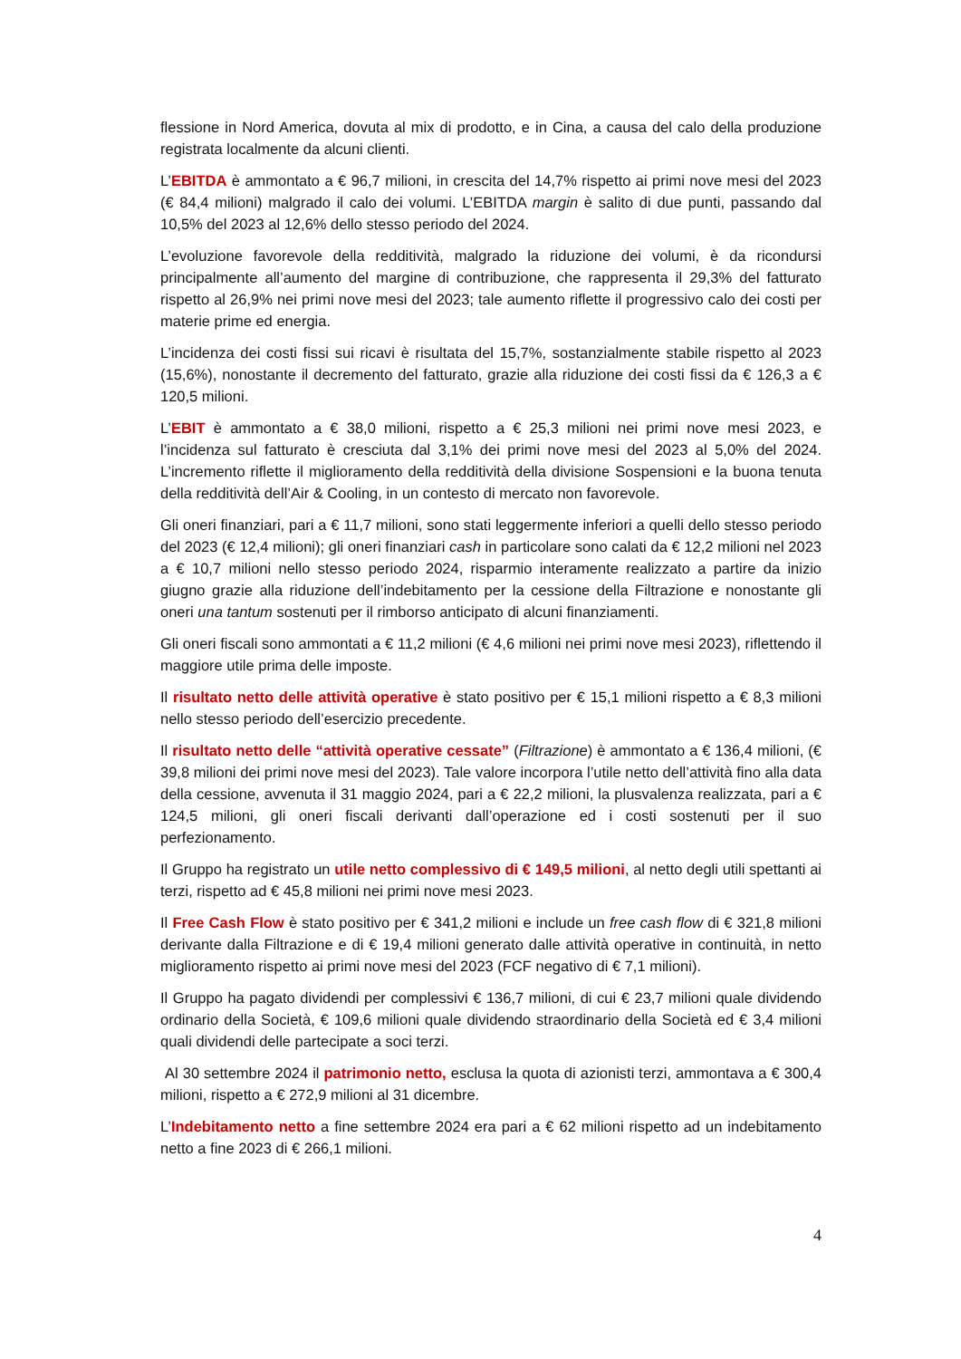flessione in Nord America, dovuta al mix di prodotto, e in Cina, a causa del calo della produzione registrata localmente da alcuni clienti.
L’EBITDA è ammontato a € 96,7 milioni, in crescita del 14,7% rispetto ai primi nove mesi del 2023 (€ 84,4 milioni) malgrado il calo dei volumi. L’EBITDA margin è salito di due punti, passando dal 10,5% del 2023 al 12,6% dello stesso periodo del 2024.
L’evoluzione favorevole della redditività, malgrado la riduzione dei volumi, è da ricondursi principalmente all’aumento del margine di contribuzione, che rappresenta il 29,3% del fatturato rispetto al 26,9% nei primi nove mesi del 2023; tale aumento riflette il progressivo calo dei costi per materie prime ed energia.
L’incidenza dei costi fissi sui ricavi è risultata del 15,7%, sostanzialmente stabile rispetto al 2023 (15,6%), nonostante il decremento del fatturato, grazie alla riduzione dei costi fissi da € 126,3 a € 120,5 milioni.
L’EBIT è ammontato a € 38,0 milioni, rispetto a € 25,3 milioni nei primi nove mesi 2023, e l’incidenza sul fatturato è cresciuta dal 3,1% dei primi nove mesi del 2023 al 5,0% del 2024. L’incremento riflette il miglioramento della redditività della divisione Sospensioni e la buona tenuta della redditività dell’Air & Cooling, in un contesto di mercato non favorevole.
Gli oneri finanziari, pari a € 11,7 milioni, sono stati leggermente inferiori a quelli dello stesso periodo del 2023 (€ 12,4 milioni); gli oneri finanziari cash in particolare sono calati da € 12,2 milioni nel 2023 a € 10,7 milioni nello stesso periodo 2024, risparmio interamente realizzato a partire da inizio giugno grazie alla riduzione dell’indebitamento per la cessione della Filtrazione e nonostante gli oneri una tantum sostenuti per il rimborso anticipato di alcuni finanziamenti.
Gli oneri fiscali sono ammontati a € 11,2 milioni (€ 4,6 milioni nei primi nove mesi 2023), riflettendo il maggiore utile prima delle imposte.
Il risultato netto delle attività operative è stato positivo per € 15,1 milioni rispetto a € 8,3 milioni nello stesso periodo dell’esercizio precedente.
Il risultato netto delle “attività operative cessate” (Filtrazione) è ammontato a € 136,4 milioni, (€ 39,8 milioni dei primi nove mesi del 2023). Tale valore incorpora l’utile netto dell’attività fino alla data della cessione, avvenuta il 31 maggio 2024, pari a € 22,2 milioni, la plusvalenza realizzata, pari a € 124,5 milioni, gli oneri fiscali derivanti dall’operazione ed i costi sostenuti per il suo perfezionamento.
Il Gruppo ha registrato un utile netto complessivo di € 149,5 milioni, al netto degli utili spettanti ai terzi, rispetto ad € 45,8 milioni nei primi nove mesi 2023.
Il Free Cash Flow è stato positivo per € 341,2 milioni e include un free cash flow di € 321,8 milioni derivante dalla Filtrazione e di € 19,4 milioni generato dalle attività operative in continuità, in netto miglioramento rispetto ai primi nove mesi del 2023 (FCF negativo di € 7,1 milioni).
Il Gruppo ha pagato dividendi per complessivi € 136,7 milioni, di cui € 23,7 milioni quale dividendo ordinario della Società, € 109,6 milioni quale dividendo straordinario della Società ed € 3,4 milioni quali dividendi delle partecipate a soci terzi.
Al 30 settembre 2024 il patrimonio netto, esclusa la quota di azionisti terzi, ammontava a € 300,4 milioni, rispetto a € 272,9 milioni al 31 dicembre.
L’Indebitamento netto a fine settembre 2024 era pari a € 62 milioni rispetto ad un indebitamento netto a fine 2023 di € 266,1 milioni.
4